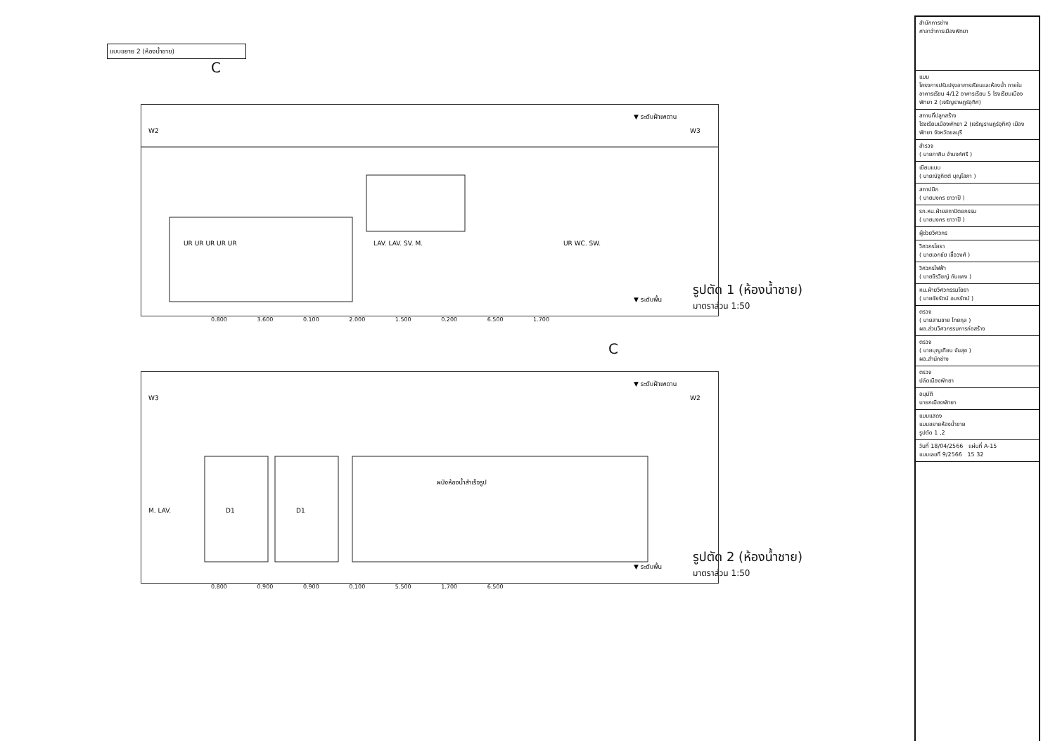แบบขยาย 2 (ห้องน้ำชาย)
C
W2
W3
UR UR UR UR UR
LAV. LAV. SV. M.
UR WC. SW.
▼ ระดับฝ้าเพดาน
▼ ระดับพื้น
0.800 3.600 0.100 2.000 1.500 0.200 6.500 1.700
รูปตัด 1 (ห้องน้ำชาย)
มาตราส่วน 1:50
C
W3
W2
D1
D1
ผนังห้องน้ำสำเร็จรูป
M. LAV.
▼ ระดับฝ้าเพดาน
▼ ระดับพื้น
0.800 0.900 0.900 0.100 5.500 1.700 6.500
รูปตัด 2 (ห้องน้ำชาย)
มาตราส่วน 1:50
สำนักการช่าง
ศาลาว่าการเมืองพัทยา
แบบ
โครงการปรับปรุงอาคารเรียนและห้องน้ำ ภายในอาคารเรียน 4/12 อาคารเรียน 5 โรงเรียนเมืองพัทยา 2 (เจริญราษฎร์อุทิศ)
สถานที่ปลูกสร้าง
โรงเรียนเมืองพัทยา 2 (เจริญราษฎร์อุทิศ) เมืองพัทยา จังหวัดชลบุรี
สำรวจ
( นายภาคิน จำนงค์ศรี )
เขียนแบบ
( นายณัฐกิตต์ บุญโสภา )
สถาปนิก
( นายมงกร ยาวาปี )
รก.หน.ฝ่ายสถาปัตยกรรม
( นายมงกร ยาวาปี )
ผู้ช่วยวิศวกร
วิศวกรโยธา
( นายเอกชัย เชื้อวงศ์ )
วิศวกรไฟฟ้า
( นายชิรวิชญ์ กันแคง )
หน.ฝ่ายวิศวกรรมโยธา
( นายชัยรัตน์ อมรรัตน์ )
ตรวจ
( นายสามชาย ไทยกุล )
ผอ.ส่วนวิศวกรรมการก่อสร้าง
ตรวจ
( นายบุญเทียน จันสุข )
ผอ.สำนักช่าง
ตรวจ
ปลัดเมืองพัทยา
อนุมัติ
นายกเมืองพัทยา
แบบแสดง
แบบขยายห้องน้ำชาย
รูปตัด 1 ,2
วันที่ 18/04/2566 แผ่นที่ A-15
แบบเลขที่ 9/2566 15 32